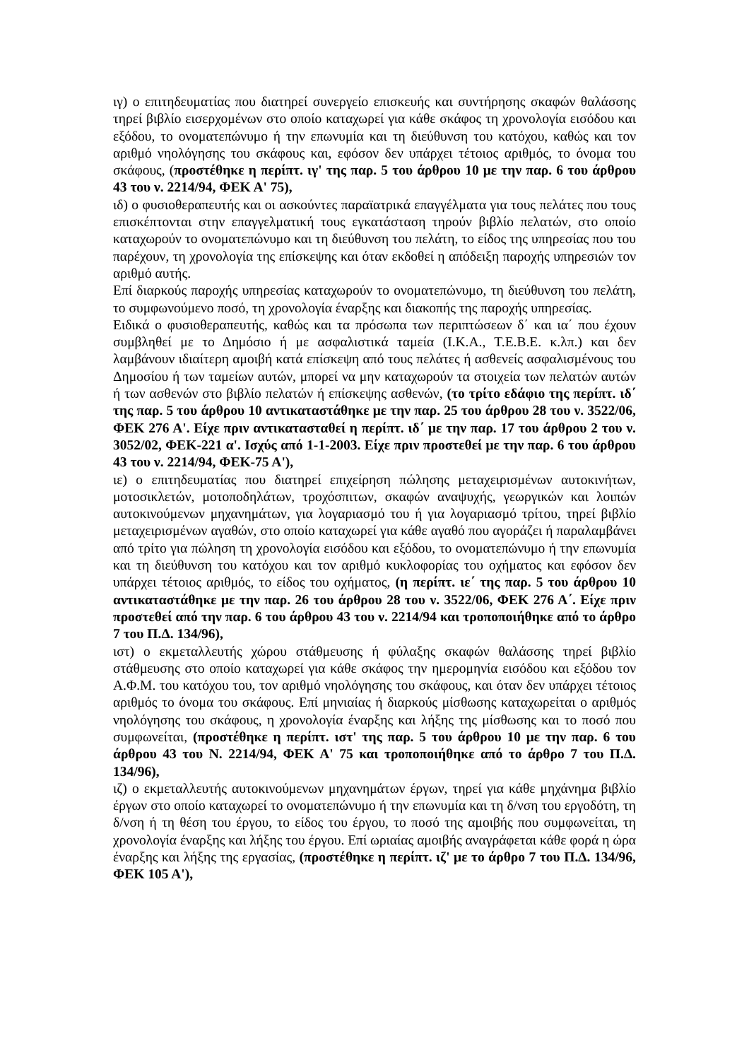ιγ) ο επιτηδευματίας που διατηρεί συνεργείο επισκευής και συντήρησης σκαφών θαλάσσης τηρεί βιβλίο εισερχομένων στο οποίο καταχωρεί για κάθε σκάφος τη χρονολογία εισόδου και εξόδου, το ονοματεπώνυμο ή την επωνυμία και τη διεύθυνση του κατόχου, καθώς και τον αριθμό νηολόγησης του σκάφους και, εφόσον δεν υπάρχει τέτοιος αριθμός, το όνομα του σκάφους, (προστέθηκε η περίπτ. ιγ' της παρ. 5 του άρθρου 10 με την παρ. 6 του άρθρου 43 του ν. 2214/94, ΦΕΚ Α' 75),
ιδ) ο φυσιοθεραπευτής και οι ασκούντες παραϊατρικά επαγγέλματα για τους πελάτες που τους επισκέπτονται στην επαγγελματική τους εγκατάσταση τηρούν βιβλίο πελατών, στο οποίο καταχωρούν το ονοματεπώνυμο και τη διεύθυνση του πελάτη, το είδος της υπηρεσίας που του παρέχουν, τη χρονολογία της επίσκεψης και όταν εκδοθεί η απόδειξη παροχής υπηρεσιών τον αριθμό αυτής.
Επί διαρκούς παροχής υπηρεσίας καταχωρούν το ονοματεπώνυμο, τη διεύθυνση του πελάτη, το συμφωνούμενο ποσό, τη χρονολογία έναρξης και διακοπής της παροχής υπηρεσίας.
Ειδικά ο φυσιοθεραπευτής, καθώς και τα πρόσωπα των περιπτώσεων δ΄ και ια΄ που έχουν συμβληθεί με το Δημόσιο ή με ασφαλιστικά ταμεία (Ι.Κ.Α., Τ.Ε.Β.Ε. κ.λπ.) και δεν λαμβάνουν ιδιαίτερη αμοιβή κατά επίσκεψη από τους πελάτες ή ασθενείς ασφαλισμένους του Δημοσίου ή των ταμείων αυτών, μπορεί να μην καταχωρούν τα στοιχεία των πελατών αυτών ή των ασθενών στο βιβλίο πελατών ή επίσκεψης ασθενών, (το τρίτο εδάφιο της περίπτ. ιδ΄ της παρ. 5 του άρθρου 10 αντικαταστάθηκε με την παρ. 25 του άρθρου 28 του ν. 3522/06, ΦΕΚ 276 Α'. Είχε πριν αντικατασταθεί η περίπτ. ιδ΄ με την παρ. 17 του άρθρου 2 του ν. 3052/02, ΦΕΚ-221 α'. Ισχύς από 1-1-2003. Είχε πριν προστεθεί με την παρ. 6 του άρθρου 43 του ν. 2214/94, ΦΕΚ-75 Α'),
ιε) ο επιτηδευματίας που διατηρεί επιχείρηση πώλησης μεταχειρισμένων αυτοκινήτων, μοτοσικλετών, μοτοποδηλάτων, τροχόσπιτων, σκαφών αναψυχής, γεωργικών και λοιπών αυτοκινούμενων μηχανημάτων, για λογαριασμό του ή για λογαριασμό τρίτου, τηρεί βιβλίο μεταχειρισμένων αγαθών, στο οποίο καταχωρεί για κάθε αγαθό που αγοράζει ή παραλαμβάνει από τρίτο για πώληση τη χρονολογία εισόδου και εξόδου, το ονοματεπώνυμο ή την επωνυμία και τη διεύθυνση του κατόχου και τον αριθμό κυκλοφορίας του οχήματος και εφόσον δεν υπάρχει τέτοιος αριθμός, το είδος του οχήματος, (η περίπτ. ιε΄ της παρ. 5 του άρθρου 10 αντικαταστάθηκε με την παρ. 26 του άρθρου 28 του ν. 3522/06, ΦΕΚ 276 Α΄. Είχε πριν προστεθεί από την παρ. 6 του άρθρου 43 του ν. 2214/94 και τροποποιήθηκε από το άρθρο 7 του Π.Δ. 134/96),
ιστ) ο εκμεταλλευτής χώρου στάθμευσης ή φύλαξης σκαφών θαλάσσης τηρεί βιβλίο στάθμευσης στο οποίο καταχωρεί για κάθε σκάφος την ημερομηνία εισόδου και εξόδου τον Α.Φ.Μ. του κατόχου του, τον αριθμό νηολόγησης του σκάφους, και όταν δεν υπάρχει τέτοιος αριθμός το όνομα του σκάφους. Επί μηνιαίας ή διαρκούς μίσθωσης καταχωρείται ο αριθμός νηολόγησης του σκάφους, η χρονολογία έναρξης και λήξης της μίσθωσης και το ποσό που συμφωνείται, (προστέθηκε η περίπτ. ιστ' της παρ. 5 του άρθρου 10 με την παρ. 6 του άρθρου 43 του Ν. 2214/94, ΦΕΚ Α' 75 και τροποποιήθηκε από το άρθρο 7 του Π.Δ. 134/96),
ιζ) ο εκμεταλλευτής αυτοκινούμενων μηχανημάτων έργων, τηρεί για κάθε μηχάνημα βιβλίο έργων στο οποίο καταχωρεί το ονοματεπώνυμο ή την επωνυμία και τη δ/νση του εργοδότη, τη δ/νση ή τη θέση του έργου, το είδος του έργου, το ποσό της αμοιβής που συμφωνείται, τη χρονολογία έναρξης και λήξης του έργου. Επί ωριαίας αμοιβής αναγράφεται κάθε φορά η ώρα έναρξης και λήξης της εργασίας, (προστέθηκε η περίπτ. ιζ' με το άρθρο 7 του Π.Δ. 134/96, ΦΕΚ 105 Α'),